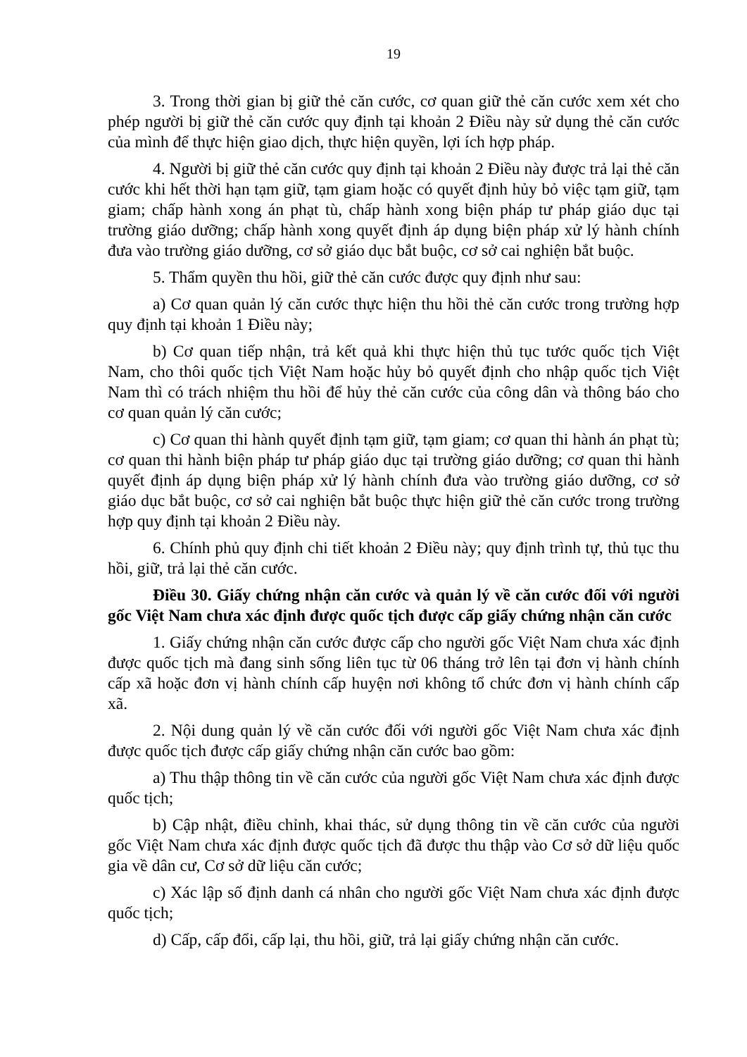19
3. Trong thời gian bị giữ thẻ căn cước, cơ quan giữ thẻ căn cước xem xét cho phép người bị giữ thẻ căn cước quy định tại khoản 2 Điều này sử dụng thẻ căn cước của mình để thực hiện giao dịch, thực hiện quyền, lợi ích hợp pháp.
4. Người bị giữ thẻ căn cước quy định tại khoản 2 Điều này được trả lại thẻ căn cước khi hết thời hạn tạm giữ, tạm giam hoặc có quyết định hủy bỏ việc tạm giữ, tạm giam; chấp hành xong án phạt tù, chấp hành xong biện pháp tư pháp giáo dục tại trường giáo dưỡng; chấp hành xong quyết định áp dụng biện pháp xử lý hành chính đưa vào trường giáo dưỡng, cơ sở giáo dục bắt buộc, cơ sở cai nghiện bắt buộc.
5. Thẩm quyền thu hồi, giữ thẻ căn cước được quy định như sau:
a) Cơ quan quản lý căn cước thực hiện thu hồi thẻ căn cước trong trường hợp quy định tại khoản 1 Điều này;
b) Cơ quan tiếp nhận, trả kết quả khi thực hiện thủ tục tước quốc tịch Việt Nam, cho thôi quốc tịch Việt Nam hoặc hủy bỏ quyết định cho nhập quốc tịch Việt Nam thì có trách nhiệm thu hồi để hủy thẻ căn cước của công dân và thông báo cho cơ quan quản lý căn cước;
c) Cơ quan thi hành quyết định tạm giữ, tạm giam; cơ quan thi hành án phạt tù; cơ quan thi hành biện pháp tư pháp giáo dục tại trường giáo dưỡng; cơ quan thi hành quyết định áp dụng biện pháp xử lý hành chính đưa vào trường giáo dưỡng, cơ sở giáo dục bắt buộc, cơ sở cai nghiện bắt buộc thực hiện giữ thẻ căn cước trong trường hợp quy định tại khoản 2 Điều này.
6. Chính phủ quy định chi tiết khoản 2 Điều này; quy định trình tự, thủ tục thu hồi, giữ, trả lại thẻ căn cước.
Điều 30. Giấy chứng nhận căn cước và quản lý về căn cước đối với người gốc Việt Nam chưa xác định được quốc tịch được cấp giấy chứng nhận căn cước
1. Giấy chứng nhận căn cước được cấp cho người gốc Việt Nam chưa xác định được quốc tịch mà đang sinh sống liên tục từ 06 tháng trở lên tại đơn vị hành chính cấp xã hoặc đơn vị hành chính cấp huyện nơi không tổ chức đơn vị hành chính cấp xã.
2. Nội dung quản lý về căn cước đối với người gốc Việt Nam chưa xác định được quốc tịch được cấp giấy chứng nhận căn cước bao gồm:
a) Thu thập thông tin về căn cước của người gốc Việt Nam chưa xác định được quốc tịch;
b) Cập nhật, điều chỉnh, khai thác, sử dụng thông tin về căn cước của người gốc Việt Nam chưa xác định được quốc tịch đã được thu thập vào Cơ sở dữ liệu quốc gia về dân cư, Cơ sở dữ liệu căn cước;
c) Xác lập số định danh cá nhân cho người gốc Việt Nam chưa xác định được quốc tịch;
d) Cấp, cấp đổi, cấp lại, thu hồi, giữ, trả lại giấy chứng nhận căn cước.